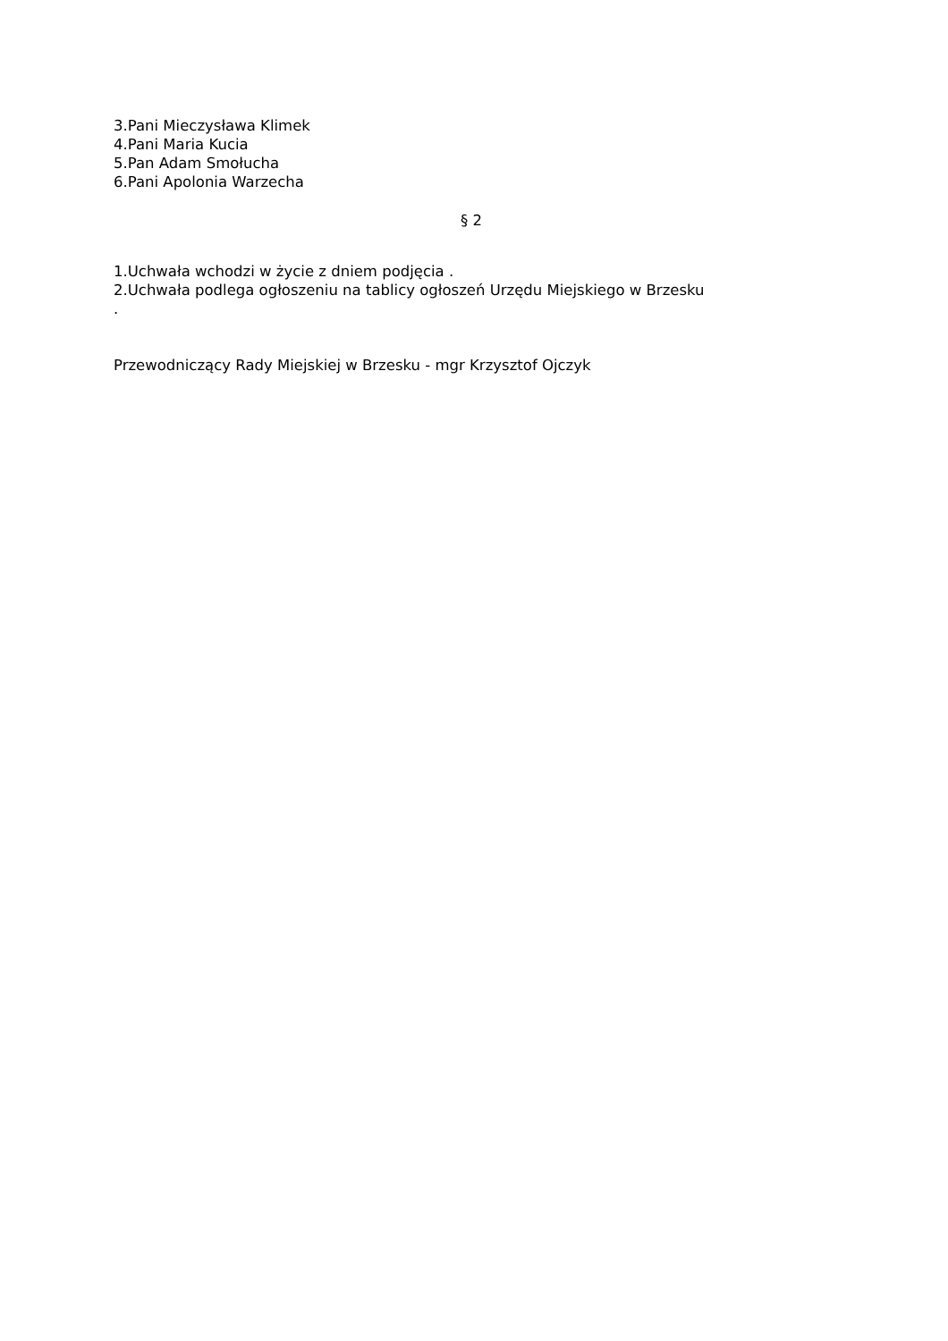3.Pani Mieczysława Klimek
4.Pani Maria Kucia
5.Pan Adam Smołucha
6.Pani Apolonia Warzecha
§ 2
1.Uchwała wchodzi w życie z dniem podjęcia .
2.Uchwała podlega ogłoszeniu na tablicy ogłoszeń Urzędu Miejskiego w Brzesku
.
Przewodniczący Rady Miejskiej w Brzesku - mgr Krzysztof Ojczyk